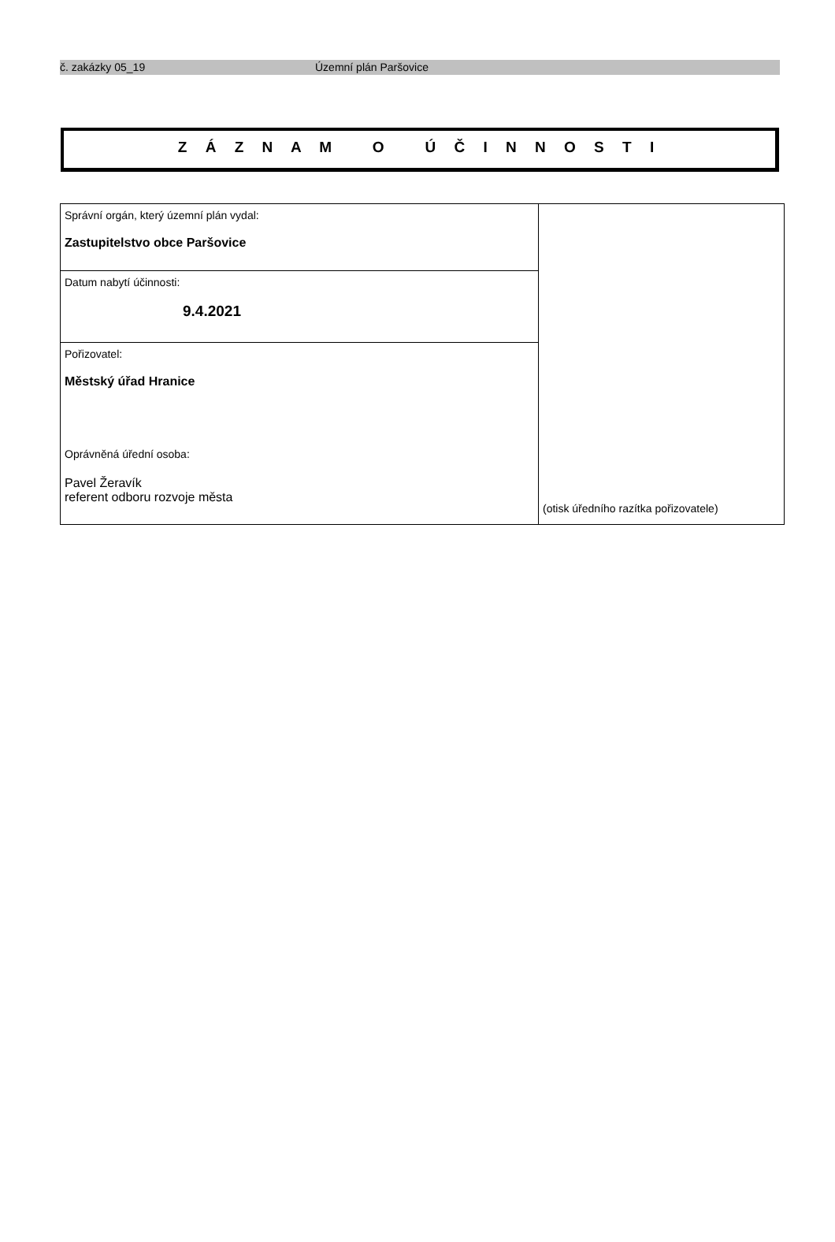č. zakázky 05_19 Územní plán Paršovice
Z Á Z N A M O Ú Č I N N O S T I
| Správní orgán, který územní plán vydal: Zastupitelstvo obce Paršovice | (otisk úředního razítka pořizovatele) |
| Datum nabytí účinnosti: 9.4.2021 | |
| Pořizovatel: Městský úřad Hranice Oprávněná úřední osoba: Pavel Žeravík referent odboru rozvoje města | |